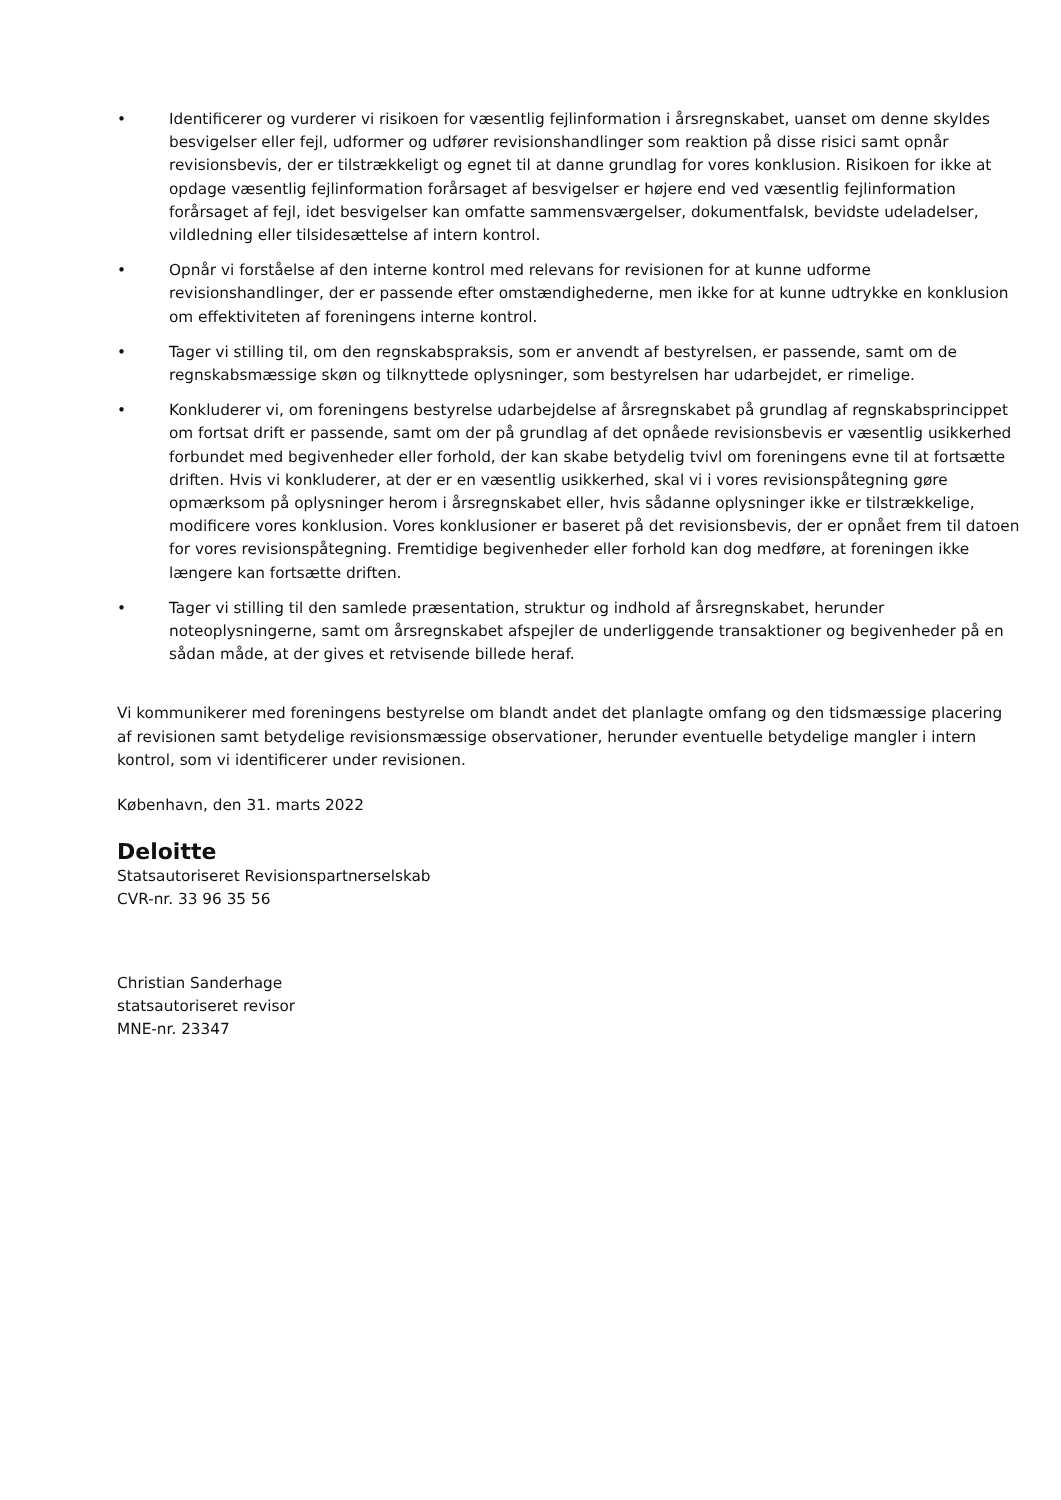• Identificerer og vurderer vi risikoen for væsentlig fejlinformation i årsregnskabet, uanset om denne skyldes besvigelser eller fejl, udformer og udfører revisionshandlinger som reaktion på disse risici samt opnår revisionsbevis, der er tilstrækkeligt og egnet til at danne grundlag for vores konklusion. Risikoen for ikke at opdage væsentlig fejlinformation forårsaget af besvigelser er højere end ved væsentlig fejlinformation forårsaget af fejl, idet besvigelser kan omfatte sammensværgelser, dokumentfalsk, bevidste udeladelser, vildledning eller tilsidesættelse af intern kontrol.
• Opnår vi forståelse af den interne kontrol med relevans for revisionen for at kunne udforme revisionshandlinger, der er passende efter omstændighederne, men ikke for at kunne udtrykke en konklusion om effektiviteten af foreningens interne kontrol.
• Tager vi stilling til, om den regnskabspraksis, som er anvendt af bestyrelsen, er passende, samt om de regnskabsmæssige skøn og tilknyttede oplysninger, som bestyrelsen har udarbejdet, er rimelige.
• Konkluderer vi, om foreningens bestyrelse udarbejdelse af årsregnskabet på grundlag af regnskabsprincippet om fortsat drift er passende, samt om der på grundlag af det opnåede revisionsbevis er væsentlig usikkerhed forbundet med begivenheder eller forhold, der kan skabe betydelig tvivl om foreningens evne til at fortsætte driften. Hvis vi konkluderer, at der er en væsentlig usikkerhed, skal vi i vores revisionspåtegning gøre opmærksom på oplysninger herom i årsregnskabet eller, hvis sådanne oplysninger ikke er tilstrækkelige, modificere vores konklusion. Vores konklusioner er baseret på det revisionsbevis, der er opnået frem til datoen for vores revisionspåtegning. Fremtidige begivenheder eller forhold kan dog medføre, at foreningen ikke længere kan fortsætte driften.
• Tager vi stilling til den samlede præsentation, struktur og indhold af årsregnskabet, herunder noteoplysningerne, samt om årsregnskabet afspejler de underliggende transaktioner og begivenheder på en sådan måde, at der gives et retvisende billede heraf.
Vi kommunikerer med foreningens bestyrelse om blandt andet det planlagte omfang og den tidsmæssige placering af revisionen samt betydelige revisionsmæssige observationer, herunder eventuelle betydelige mangler i intern kontrol, som vi identificerer under revisionen.
København, den 31. marts 2022
Deloitte
Statsautoriseret Revisionspartnerselskab
CVR-nr. 33 96 35 56
Christian Sanderhage
statsautoriseret revisor
MNE-nr. 23347